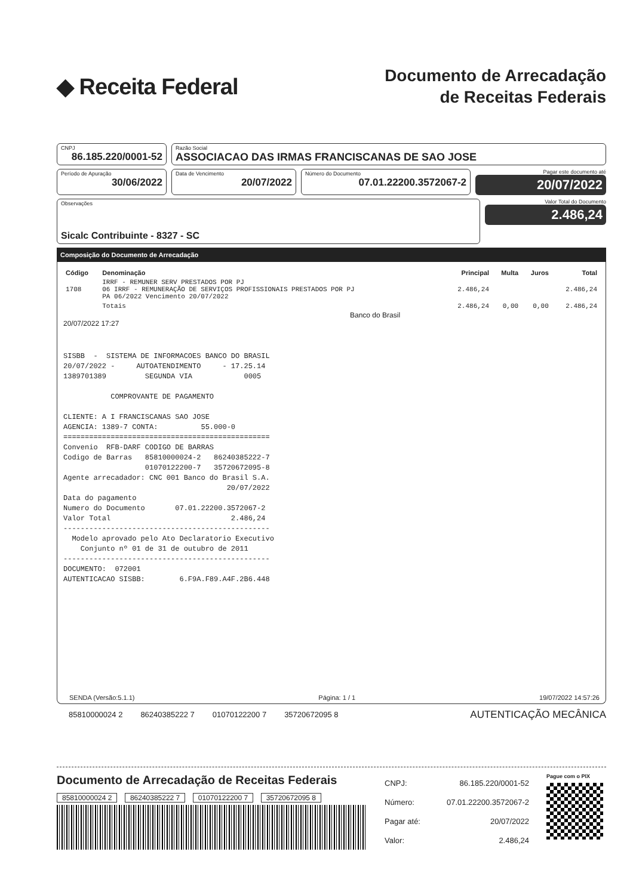◆ Receita Federal
Documento de Arrecadação
de Receitas Federais
CNPJ
86.185.220/0001-52
Razão Social
ASSOCIACAO DAS IRMAS FRANCISCANAS DE SAO JOSE
Período de Apuração
30/06/2022
Data de Vencimento
20/07/2022
Número do Documento
07.01.22200.3572067-2
Pagar este documento até
20/07/2022
Observações
Sicalc Contribuinte - 8327 - SC
Valor Total do Documento
2.486,24
Composição do Documento de Arrecadação
| Código | Denominação | Principal | Multa | Juros | Total |
| --- | --- | --- | --- | --- | --- |
| 1708 | IRRF - REMUNER SERV PRESTADOS POR PJ 06 IRRF - REMUNERAÇÃO DE SERVIÇOS PROFISSIONAIS PRESTADOS POR PJ PA 06/2022 Vencimento 20/07/2022 | 2.486,24 | | | 2.486,24 |
| | Totais | 2.486,24 | 0,00 | 0,00 | 2.486,24 |
Banco do Brasil
20/07/2022 17:27
SISBB  -  SISTEMA DE INFORMACOES BANCO DO BRASIL
20/07/2022 -     AUTOATENDIMENTO     - 17.25.14
1389701389         SEGUNDA VIA            0005

           COMPROVANTE DE PAGAMENTO

CLIENTE: A I FRANCISCANAS SAO JOSE
AGENCIA: 1389-7 CONTA:          55.000-0
================================================
Convenio  RFB-DARF CODIGO DE BARRAS
Codigo de Barras   85810000024-2   86240385222-7
                   01070122200-7   35720672095-8
Agente arrecadador: CNC 001 Banco do Brasil S.A.
                                      20/07/2022
Data do pagamento
Numero do Documento       07.01.22200.3572067-2
Valor Total                            2.486,24
------------------------------------------------
  Modelo aprovado pelo Ato Declaratorio Executivo
    Conjunto nº 01 de 31 de outubro de 2011
------------------------------------------------
DOCUMENTO:  072001
AUTENTICACAO SISBB:        6.F9A.F89.A4F.2B6.448
SENDA (Versão:5.1.1) Página: 1 / 1 19/07/2022 14:57:26
85810000024 2 86240385222 7 01070122200 7 35720672095 8
AUTENTICAÇÃO MECÂNICA
Documento de Arrecadação de Receitas Federais
85810000024 2 86240385222 7 01070122200 7 35720672095 8
| CNPJ: | 86.185.220/0001-52 |
| Número: | 07.01.22200.3572067-2 |
| Pagar até: | 20/07/2022 |
| Valor: | 2.486,24 |
Pague com o PIX